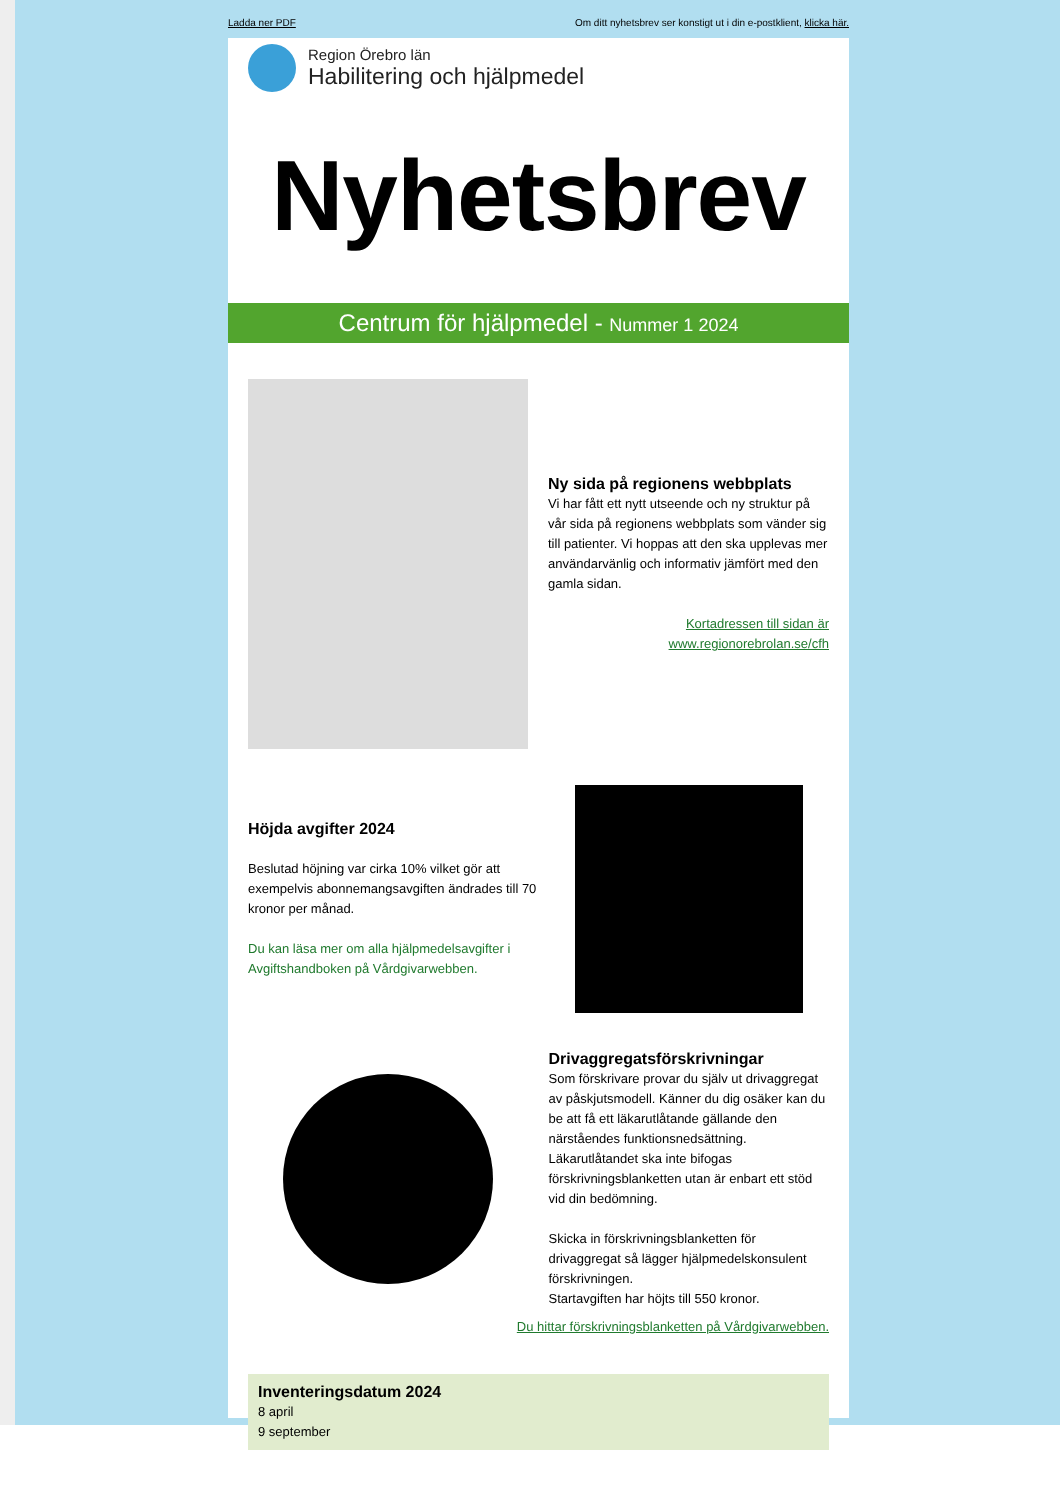Ladda ner PDF Om ditt nyhetsbrev ser konstigt ut i din e-postklient, klicka här.
Region Örebro län
Habilitering och hjälpmedel
Nyhetsbrev
Centrum för hjälpmedel - Nummer 1 2024
Ny sida på regionens webbplats
Vi har fått ett nytt utseende och ny struktur på vår sida på regionens webbplats som vänder sig till patienter. Vi hoppas att den ska upplevas mer användarvänlig och informativ jämfört med den gamla sidan.
Kortadressen till sidan är www.regionorebrolan.se/cfh
Höjda avgifter 2024
Beslutad höjning var cirka 10% vilket gör att exempelvis abonnemangsavgiften ändrades till 70 kronor per månad.
Du kan läsa mer om alla hjälpmedelsavgifter i Avgiftshandboken på Vårdgivarwebben.
Drivaggregatsförskrivningar
Som förskrivare provar du själv ut drivaggregat av påskjutsmodell. Känner du dig osäker kan du be att få ett läkarutlåtande gällande den närståendes funktionsnedsättning. Läkarutlåtandet ska inte bifogas förskrivningsblanketten utan är enbart ett stöd vid din bedömning.
Skicka in förskrivningsblanketten för drivaggregat så lägger hjälpmedelskonsulent förskrivningen.
Startavgiften har höjts till 550 kronor.
Du hittar förskrivningsblanketten på Vårdgivarwebben.
Inventeringsdatum 2024
8 april
9 september